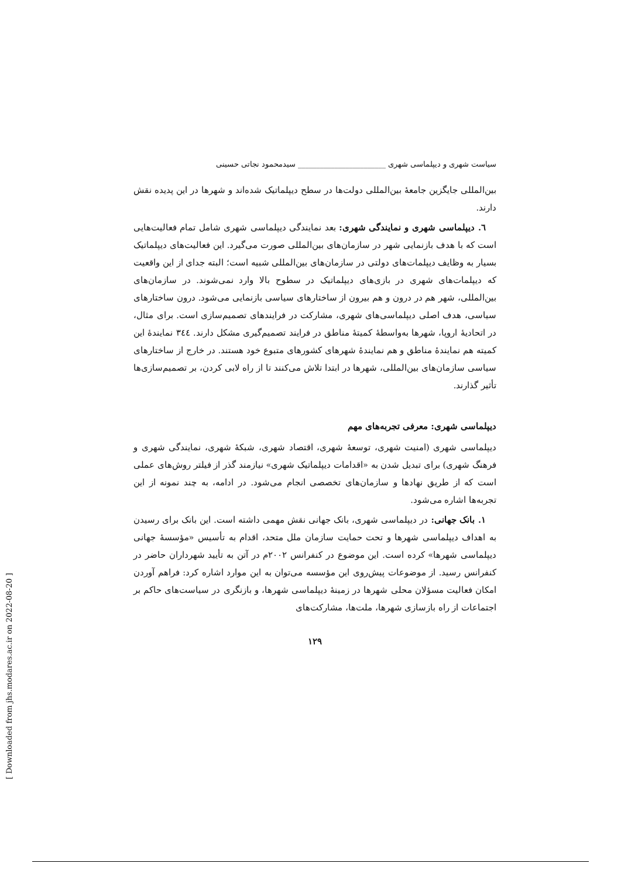[ Downloaded from jhs.modares.ac.ir on 2022-08-20 ]
سیاست شهری و دیپلماسی شهری ________________________ سیدمحمود نجاتی حسینی
بین‌المللی جایگزین جامعهٔ بین‌المللی دولت‌ها در سطح دیپلماتیک شده‌اند و شهرها در این پدیده نقش دارند.
٦. دیپلماسی شهری و نمایندگی شهری: بعد نمایندگی دیپلماسی شهری شامل تمام فعالیت‌هایی است که با هدف بازنمایی شهر در سازمان‌های بین‌المللی صورت می‌گیرد. این فعالیت‌های دیپلماتیک بسیار به وظایف دیپلمات‌های دولتی در سازمان‌های بین‌المللی شبیه است؛ البته جدای از این واقعیت که دیپلمات‌های شهری در بازی‌های دیپلماتیک در سطوح بالا وارد نمی‌شوند. در سازمان‌های بین‌المللی، شهر هم در درون و هم بیرون از ساختارهای سیاسی بازنمایی می‌شود. درون ساختارهای سیاسی، هدف اصلی دیپلماسی‌های شهری، مشارکت در فرایندهای تصمیم‌سازی است. برای مثال، در اتحادیهٔ اروپا، شهرها به‌واسطهٔ کمیتهٔ مناطق در فرایند تصمیم‌گیری مشکل دارند. ٣٤٤ نمایندهٔ این کمیته هم نمایندهٔ مناطق و هم نمایندهٔ شهرهای کشورهای متبوع خود هستند. در خارج از ساختارهای سیاسی سازمان‌های بین‌المللی، شهرها در ابتدا تلاش می‌کنند تا از راه لابی کردن، بر تصمیم‌سازی‌ها تأثیر گذارند.
دیپلماسی شهری: معرفی تجربه‌های مهم
دیپلماسی شهری (امنیت شهری، توسعهٔ شهری، اقتصاد شهری، شبکهٔ شهری، نمایندگی شهری و فرهنگ شهری) برای تبدیل شدن به «اقدامات دیپلماتیک شهری» نیازمند گذر از فیلتر روش‌های عملی است که از طریق نهادها و سازمان‌های تخصصی انجام می‌شود. در ادامه، به چند نمونه از این تجربه‌ها اشاره می‌شود.
١. بانک جهانی: در دیپلماسی شهری، بانک جهانی نقش مهمی داشته است. این بانک برای رسیدن به اهداف دیپلماسی شهرها و تحت حمایت سازمان ملل متحد، اقدام به تأسیس «مؤسسهٔ جهانی دیپلماسی شهرها» کرده است. این موضوع در کنفرانس ٢٠٠٢م در آتن به تأیید شهرداران حاضر در کنفرانس رسید. از موضوعات پیش‌روی این مؤسسه می‌توان به این موارد اشاره کرد: فراهم آوردن امکان فعالیت مسؤلان محلی شهرها در زمینهٔ دیپلماسی شهرها، و بازنگری در سیاست‌های حاکم بر اجتماعات از راه بازسازی شهرها، ملت‌ها، مشارکت‌های
۱۲۹